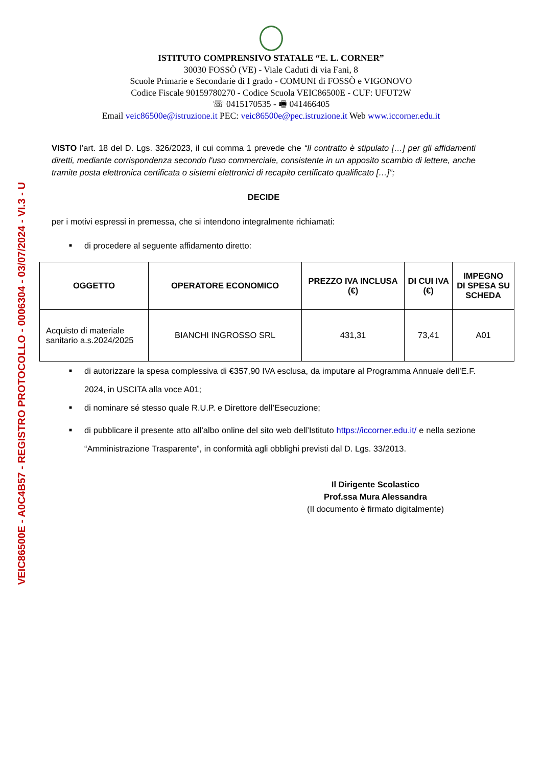VEIC86500E - A0C4B57 - REGISTRO PROTOCOLLO - 0006304 - 03/07/2024 - VI.3 - U
ISTITUTO COMPRENSIVO STATALE “E. L. CORNER”
30030 FOSSÒ (VE) - Viale Caduti di via Fani, 8
Scuole Primarie e Secondarie di I grado - COMUNI di FOSSÒ e VIGONOVO
Codice Fiscale 90159780270 - Codice Scuola VEIC86500E - CUF: UFUT2W
☏ 0415170535 - 🖷 041466405
Email veic86500e@istruzione.it PEC: veic86500e@pec.istruzione.it Web www.iccorner.edu.it
VISTO l’art. 18 del D. Lgs. 326/2023, il cui comma 1 prevede che “Il contratto è stipulato […] per gli affidamenti diretti, mediante corrispondenza secondo l'uso commerciale, consistente in un apposito scambio di lettere, anche tramite posta elettronica certificata o sistemi elettronici di recapito certificato qualificato […]”;
DECIDE
per i motivi espressi in premessa, che si intendono integralmente richiamati:
■ di procedere al seguente affidamento diretto:
| OGGETTO | OPERATORE ECONOMICO | PREZZO IVA INCLUSA (€) | DI CUI IVA (€) | IMPEGNO DI SPESA SU SCHEDA |
| --- | --- | --- | --- | --- |
| Acquisto di materiale sanitario a.s.2024/2025 | BIANCHI INGROSSO SRL | 431,31 | 73,41 | A01 |
■ di autorizzare la spesa complessiva di €357,90 IVA esclusa, da imputare al Programma Annuale dell’E.F. 2024, in USCITA alla voce A01;
■ di nominare sé stesso quale R.U.P. e Direttore dell’Esecuzione;
■ di pubblicare il presente atto all’albo online del sito web dell’Istituto https://iccorner.edu.it/ e nella sezione “Amministrazione Trasparente”, in conformità agli obblighi previsti dal D. Lgs. 33/2013.
Il Dirigente Scolastico
Prof.ssa Mura Alessandra
(Il documento è firmato digitalmente)